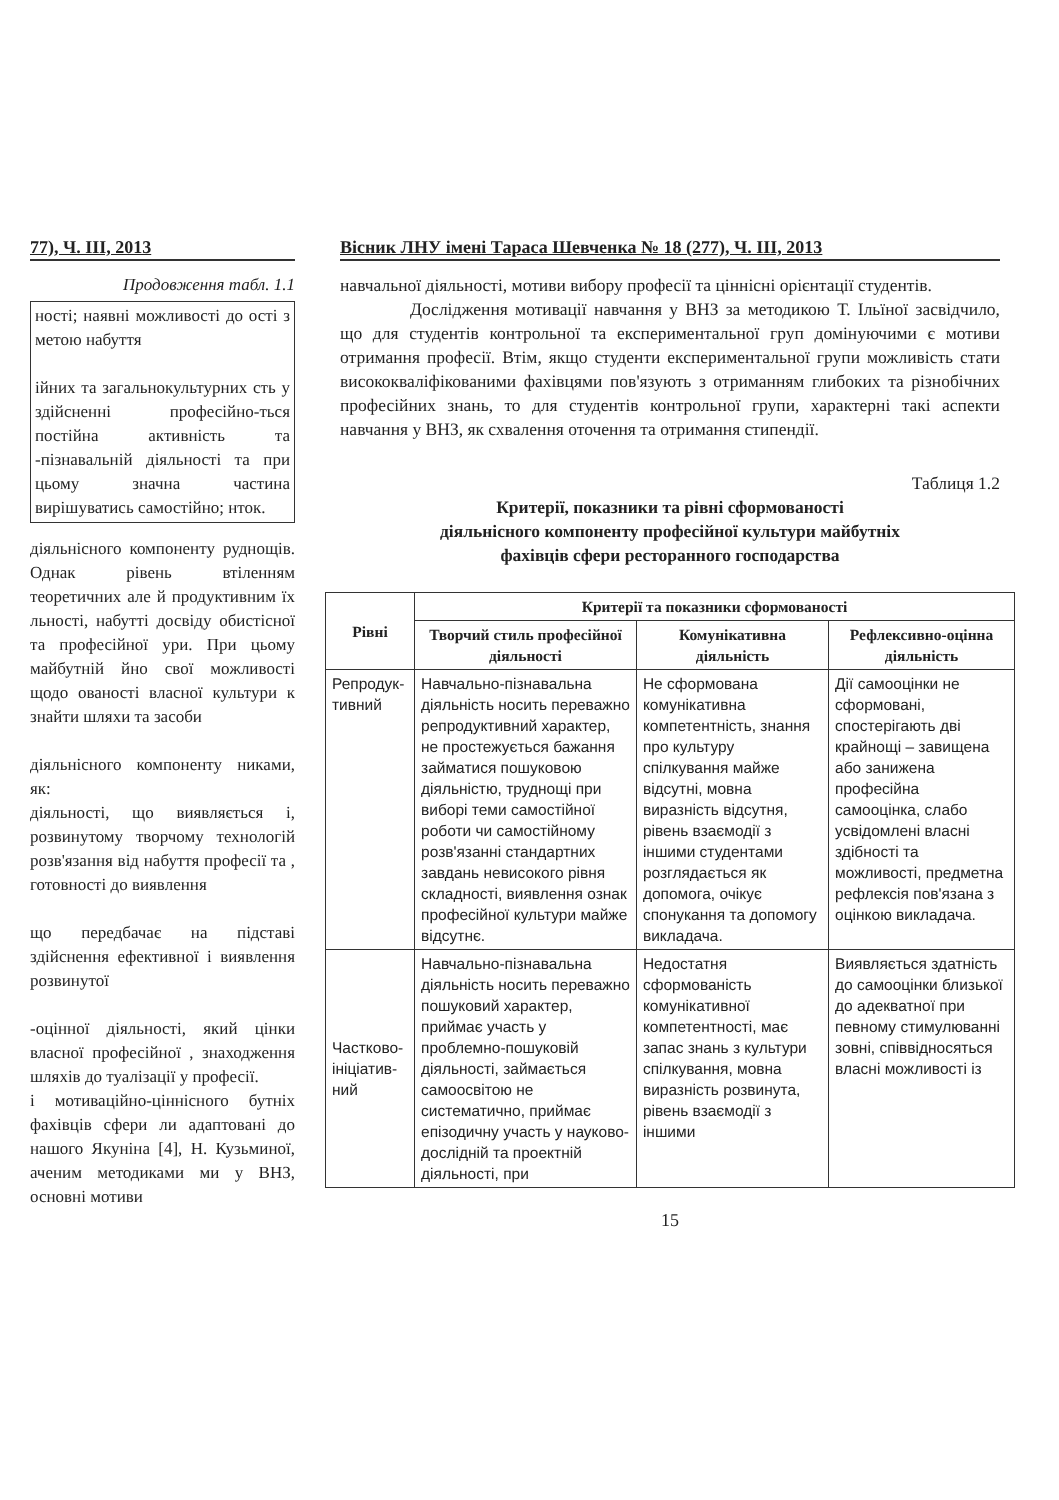77), Ч. ІІІ, 2013
Продовження табл. 1.1
ності; наявні можливості до ості з метою набуття
ійних та загальнокультурних сть у здійсненні професійно-ться постійна активність та -пізнавальній діяльності та при цьому значна частина вирішуватись самостійно; нток.
діяльнісного компоненту руднощів. Однак рівень втіленням теоретичних але й продуктивним їх льності, набутті досвіду обистісної та професійної ури. При цьому майбутній йно свої можливості щодо ованості власної культури к знайти шляхи та засоби
діяльнісного компоненту никами, як:
діяльності, що виявляється і, розвинутому творчому технологій розв'язання від набуття професії та , готовності до виявлення
що передбачає на підставі здійснення ефективної і виявлення розвинутої
-оцінної діяльності, який цінки власної професійної , знаходження шляхів до туалізації у професії.
і мотиваційно-ціннісного бутніх фахівців сфери ли адаптовані до нашого Якуніна [4], Н. Кузьминої, аченим методиками ми у ВНЗ, основні мотиви
Вісник ЛНУ імені Тараса Шевченка № 18 (277), Ч. ІІІ, 2013
навчальної діяльності, мотиви вибору професії та ціннісні орієнтації студентів.
Дослідження мотивації навчання у ВНЗ за методикою Т. Ільїної засвідчило, що для студентів контрольної та експериментальної груп домінуючими є мотиви отримання професії. Втім, якщо студенти експериментальної групи можливість стати висококваліфікованими фахівцями пов'язують з отриманням глибоких та різнобічних професійних знань, то для студентів контрольної групи, характерні такі аспекти навчання у ВНЗ, як схвалення оточення та отримання стипендії.
Таблиця 1.2
Критерії, показники та рівні сформованості
діяльнісного компоненту професійної культури майбутніх
фахівців сфери ресторанного господарства
| Рівні | Критерії та показники сформованості | | |
| --- | --- | --- | --- |
| | Творчий стиль професійної діяльності | Комунікативна діяльність | Рефлексивно-оцінна діяльність |
| Репродук-тивний | Навчально-пізнавальна діяльність носить переважно репродуктивний характер, не простежується бажання займатися пошуковою діяльністю, труднощі при виборі теми самостійної роботи чи самостійному розв'язанні стандартних завдань невисокого рівня складності, виявлення ознак професійної культури майже відсутнє. | Не сформована комунікативна компетентність, знання про культуру спілкування майже відсутні, мовна виразність відсутня, рівень взаємодії з іншими студентами розглядається як допомога, очікує спонукання та допомогу викладача. | Дії самооцінки не сформовані, спостерігають дві крайнощі – завищена або занижена професійна самооцінка, слабо усвідомлені власні здібності та можливості, предметна рефлексія пов'язана з оцінкою викладача. |
| Частково-ініціатив-ний | Навчально-пізнавальна діяльність носить переважно пошуковий характер, приймає участь у проблемно-пошуковій діяльності, займається самоосвітою не систематично, приймає епізодичну участь у науково-дослідній та проектній діяльності, при | Недостатня сформованість комунікативної компетентності, має запас знань з культури спілкування, мовна виразність розвинута, рівень взаємодії з іншими | Виявляється здатність до самооцінки близької до адекватної при певному стимулюванні зовні, співвідносяться власні можливості із |
15